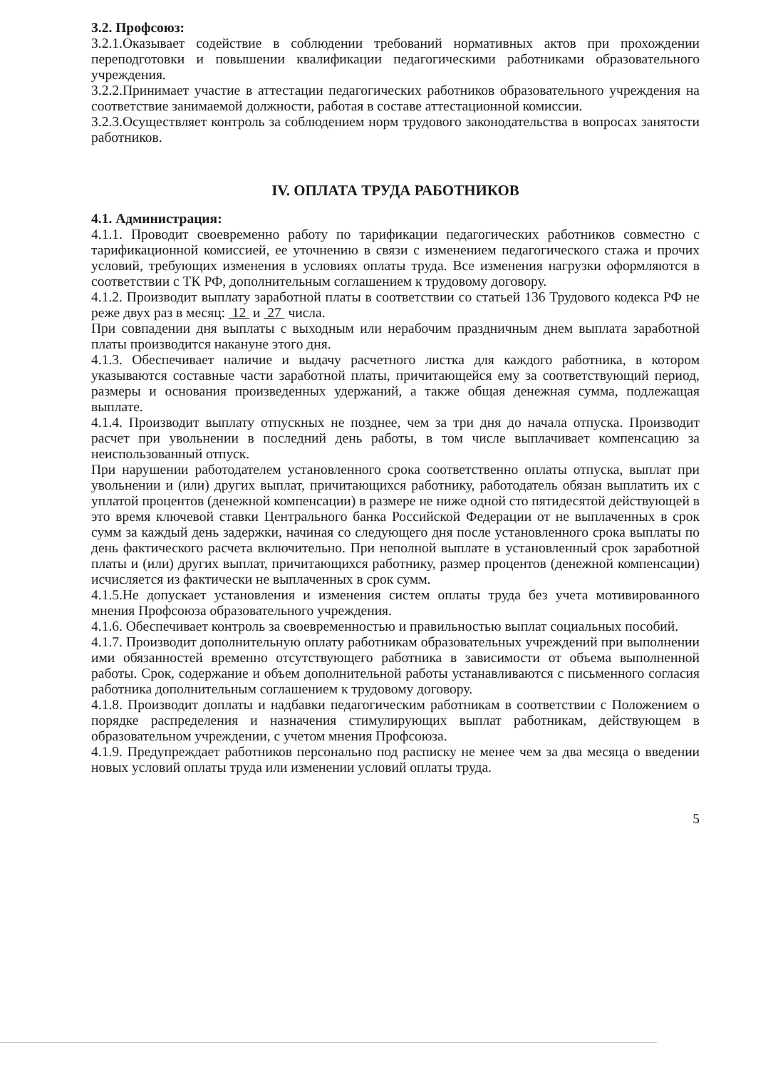3.2. Профсоюз:
3.2.1.Оказывает содействие в соблюдении требований нормативных актов при прохождении переподготовки и повышении квалификации педагогическими работниками образовательного учреждения.
3.2.2.Принимает участие в аттестации педагогических работников образовательного учреждения на соответствие занимаемой должности, работая в составе аттестационной комиссии.
3.2.3.Осуществляет контроль за соблюдением норм трудового законодательства в вопросах занятости работников.
IV. ОПЛАТА ТРУДА РАБОТНИКОВ
4.1. Администрация:
4.1.1. Проводит своевременно работу по тарификации педагогических работников совместно с тарификационной комиссией, ее уточнению в связи с изменением педагогического стажа и прочих условий, требующих изменения в условиях оплаты труда. Все изменения нагрузки оформляются в соответствии с ТК РФ, дополнительным соглашением к трудовому договору.
4.1.2. Производит выплату заработной платы в соответствии со статьей 136 Трудового кодекса РФ не реже двух раз в месяц: 12 и 27 числа.
При совпадении дня выплаты с выходным или нерабочим праздничным днем выплата заработной платы производится накануне этого дня.
4.1.3. Обеспечивает наличие и выдачу расчетного листка для каждого работника, в котором указываются составные части заработной платы, причитающейся ему за соответствующий период, размеры и основания произведенных удержаний, а также общая денежная сумма, подлежащая выплате.
4.1.4. Производит выплату отпускных не позднее, чем за три дня до начала отпуска. Производит расчет при увольнении в последний день работы, в том числе выплачивает компенсацию за неиспользованный отпуск.
При нарушении работодателем установленного срока соответственно оплаты отпуска, выплат при увольнении и (или) других выплат, причитающихся работнику, работодатель обязан выплатить их с уплатой процентов (денежной компенсации) в размере не ниже одной сто пятидесятой действующей в это время ключевой ставки Центрального банка Российской Федерации от не выплаченных в срок сумм за каждый день задержки, начиная со следующего дня после установленного срока выплаты по день фактического расчета включительно. При неполной выплате в установленный срок заработной платы и (или) других выплат, причитающихся работнику, размер процентов (денежной компенсации) исчисляется из фактически не выплаченных в срок сумм.
4.1.5.Не допускает установления и изменения систем оплаты труда без учета мотивированного мнения Профсоюза образовательного учреждения.
4.1.6. Обеспечивает контроль за своевременностью и правильностью выплат социальных пособий.
4.1.7. Производит дополнительную оплату работникам образовательных учреждений при выполнении ими обязанностей временно отсутствующего работника в зависимости от объема выполненной работы. Срок, содержание и объем дополнительной работы устанавливаются с письменного согласия работника дополнительным соглашением к трудовому договору.
4.1.8. Производит доплаты и надбавки педагогическим работникам в соответствии с Положением о порядке распределения и назначения стимулирующих выплат работникам, действующем в образовательном учреждении, с учетом мнения Профсоюза.
4.1.9. Предупреждает работников персонально под расписку не менее чем за два месяца о введении новых условий оплаты труда или изменении условий оплаты труда.
5